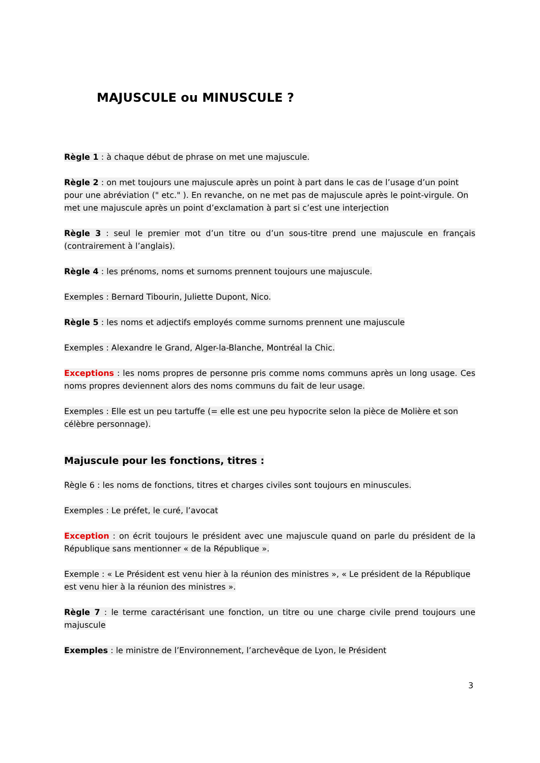MAJUSCULE ou MINUSCULE ?
Règle 1 : à chaque début de phrase on met une majuscule.
Règle 2 : on met toujours une majuscule après un point à part dans le cas de l’usage d’un point pour une abréviation (" etc." ). En revanche, on ne met pas de majuscule après le point-virgule. On met une majuscule après un point d’exclamation à part si c’est une interjection
Règle 3 : seul le premier mot d’un titre ou d’un sous-titre prend une majuscule en français (contrairement à l’anglais).
Règle 4 : les prénoms, noms et surnoms prennent toujours une majuscule.
Exemples : Bernard Tibourin, Juliette Dupont, Nico.
Règle 5 : les noms et adjectifs employés comme surnoms prennent une majuscule
Exemples : Alexandre le Grand, Alger-la-Blanche, Montréal la Chic.
Exceptions : les noms propres de personne pris comme noms communs après un long usage. Ces noms propres deviennent alors des noms communs du fait de leur usage.
Exemples : Elle est un peu tartuffe (= elle est une peu hypocrite selon la pièce de Molière et son célèbre personnage).
Majuscule pour les fonctions, titres :
Règle 6 : les noms de fonctions, titres et charges civiles sont toujours en minuscules.
Exemples : Le préfet, le curé, l’avocat
Exception : on écrit toujours le président avec une majuscule quand on parle du président de la République sans mentionner « de la République ».
Exemple : « Le Président est venu hier à la réunion des ministres », « Le président de la République est venu hier à la réunion des ministres ».
Règle 7 : le terme caractérisant une fonction, un titre ou une charge civile prend toujours une majuscule
Exemples : le ministre de l’Environnement, l’archevêque de Lyon, le Président
3